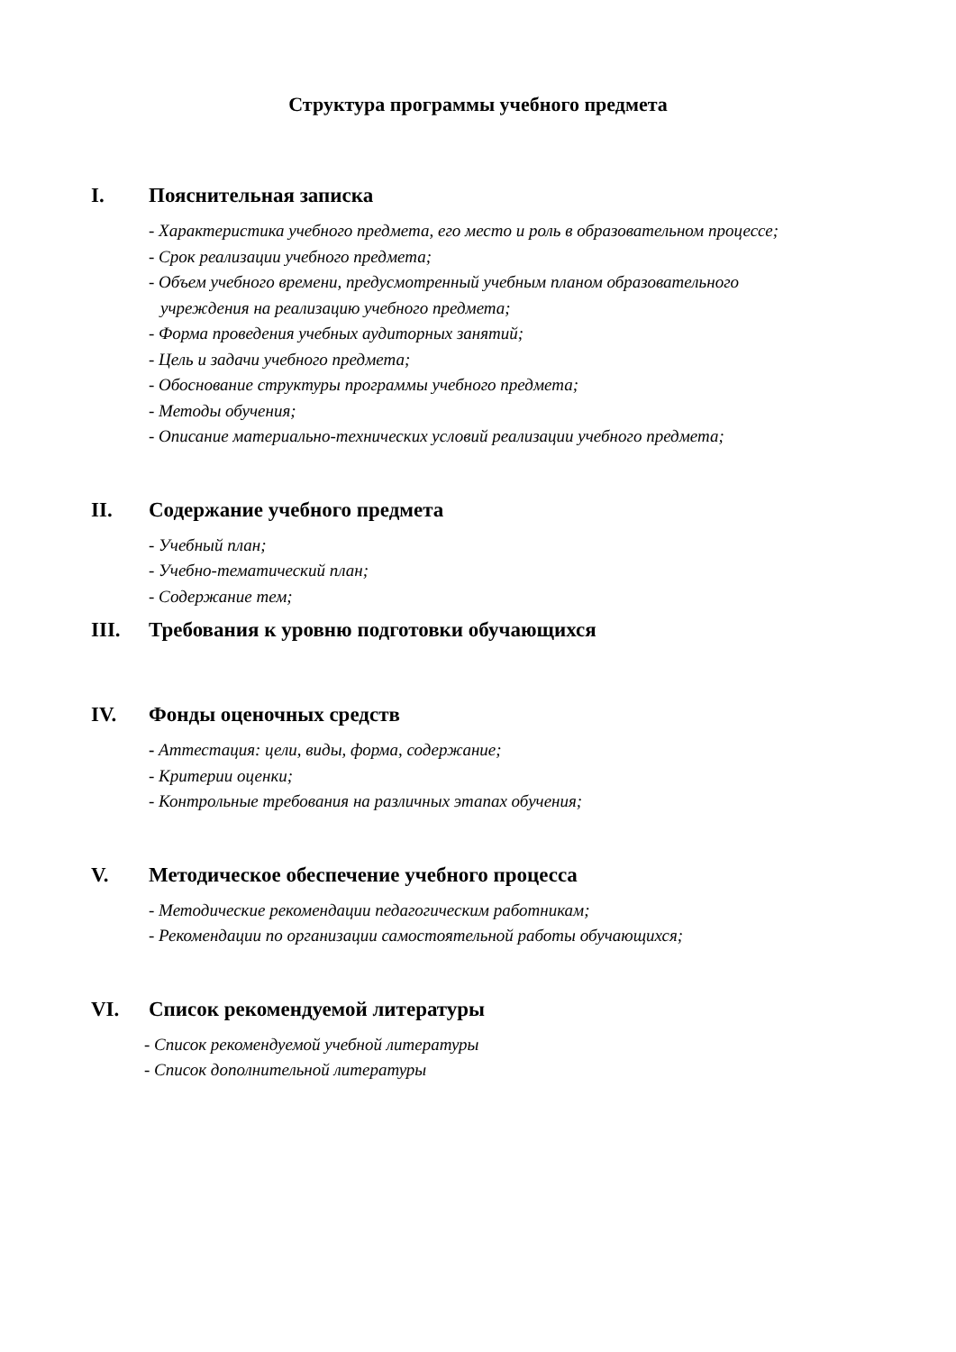Структура программы учебного предмета
I. Пояснительная записка
- Характеристика учебного предмета, его место и роль в образовательном процессе;
- Срок реализации учебного предмета;
- Объем учебного времени, предусмотренный учебным планом образовательного
учреждения на реализацию учебного предмета;
- Форма проведения учебных аудиторных занятий;
- Цель и задачи учебного предмета;
- Обоснование структуры программы учебного предмета;
- Методы обучения;
- Описание материально-технических условий реализации учебного предмета;
II. Содержание учебного предмета
- Учебный план;
- Учебно-тематический план;
- Содержание тем;
III. Требования к уровню подготовки обучающихся
IV. Фонды оценочных средств
- Аттестация: цели, виды, форма, содержание;
- Критерии оценки;
- Контрольные требования на различных этапах обучения;
V. Методическое обеспечение учебного процесса
- Методические рекомендации педагогическим работникам;
- Рекомендации по организации самостоятельной работы обучающихся;
VI. Список рекомендуемой литературы
- Список рекомендуемой учебной литературы
- Список дополнительной литературы